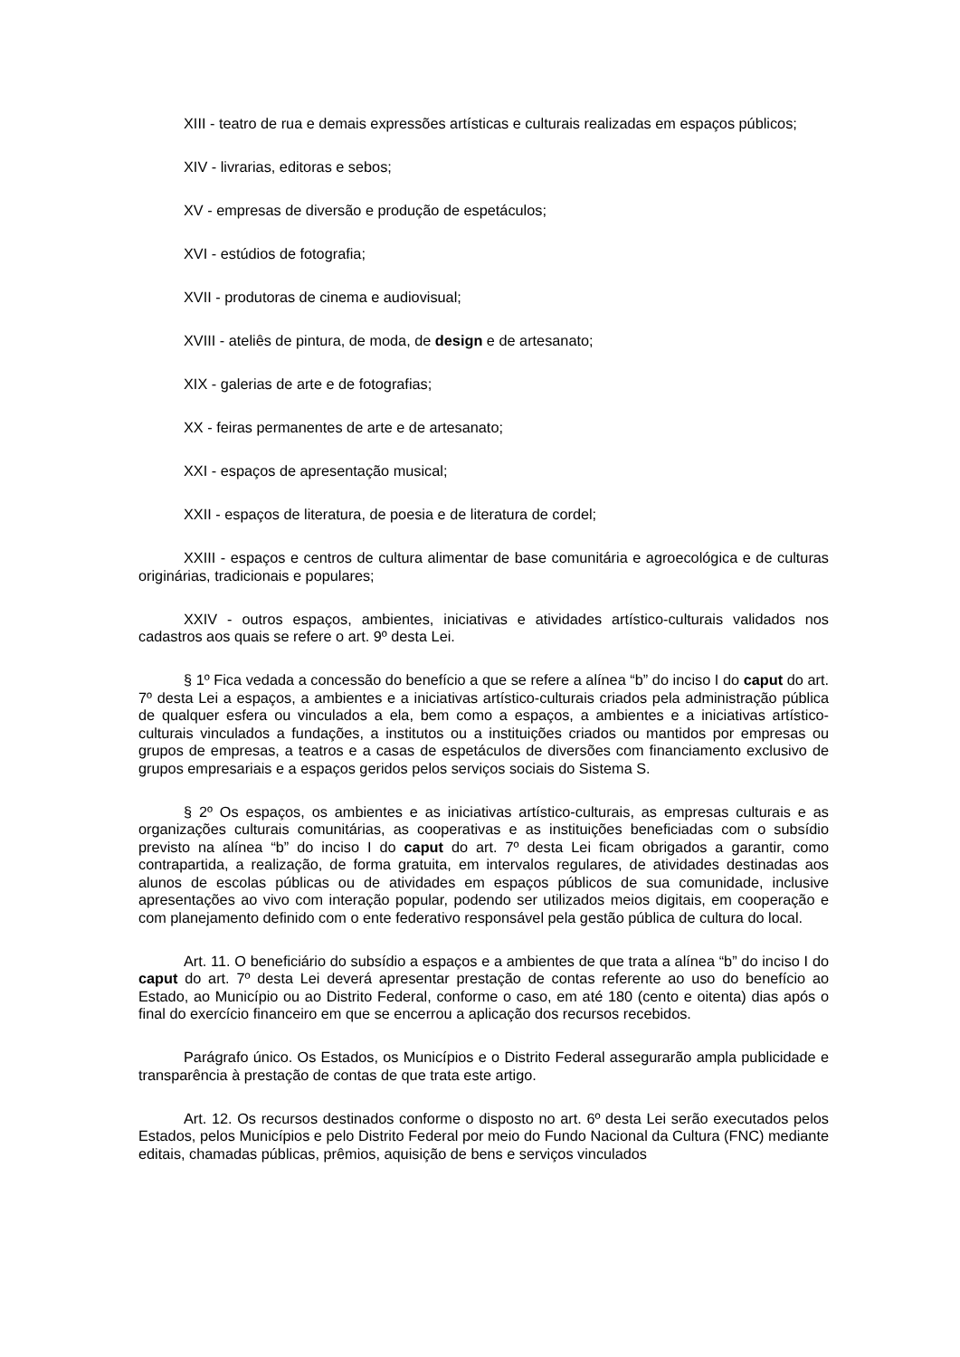XIII - teatro de rua e demais expressões artísticas e culturais realizadas em espaços públicos;
XIV - livrarias, editoras e sebos;
XV - empresas de diversão e produção de espetáculos;
XVI - estúdios de fotografia;
XVII - produtoras de cinema e audiovisual;
XVIII - ateliês de pintura, de moda, de design e de artesanato;
XIX - galerias de arte e de fotografias;
XX - feiras permanentes de arte e de artesanato;
XXI - espaços de apresentação musical;
XXII - espaços de literatura, de poesia e de literatura de cordel;
XXIII - espaços e centros de cultura alimentar de base comunitária e agroecológica e de culturas originárias, tradicionais e populares;
XXIV - outros espaços, ambientes, iniciativas e atividades artístico-culturais validados nos cadastros aos quais se refere o art. 9º desta Lei.
§ 1º Fica vedada a concessão do benefício a que se refere a alínea “b” do inciso I do caput do art. 7º desta Lei a espaços, a ambientes e a iniciativas artístico-culturais criados pela administração pública de qualquer esfera ou vinculados a ela, bem como a espaços, a ambientes e a iniciativas artístico-culturais vinculados a fundações, a institutos ou a instituições criados ou mantidos por empresas ou grupos de empresas, a teatros e a casas de espetáculos de diversões com financiamento exclusivo de grupos empresariais e a espaços geridos pelos serviços sociais do Sistema S.
§ 2º Os espaços, os ambientes e as iniciativas artístico-culturais, as empresas culturais e as organizações culturais comunitárias, as cooperativas e as instituições beneficiadas com o subsídio previsto na alínea “b” do inciso I do caput do art. 7º desta Lei ficam obrigados a garantir, como contrapartida, a realização, de forma gratuita, em intervalos regulares, de atividades destinadas aos alunos de escolas públicas ou de atividades em espaços públicos de sua comunidade, inclusive apresentações ao vivo com interação popular, podendo ser utilizados meios digitais, em cooperação e com planejamento definido com o ente federativo responsável pela gestão pública de cultura do local.
Art. 11. O beneficiário do subsídio a espaços e a ambientes de que trata a alínea “b” do inciso I do caput do art. 7º desta Lei deverá apresentar prestação de contas referente ao uso do benefício ao Estado, ao Município ou ao Distrito Federal, conforme o caso, em até 180 (cento e oitenta) dias após o final do exercício financeiro em que se encerrou a aplicação dos recursos recebidos.
Parágrafo único. Os Estados, os Municípios e o Distrito Federal assegurarão ampla publicidade e transparência à prestação de contas de que trata este artigo.
Art. 12. Os recursos destinados conforme o disposto no art. 6º desta Lei serão executados pelos Estados, pelos Municípios e pelo Distrito Federal por meio do Fundo Nacional da Cultura (FNC) mediante editais, chamadas públicas, prêmios, aquisição de bens e serviços vinculados